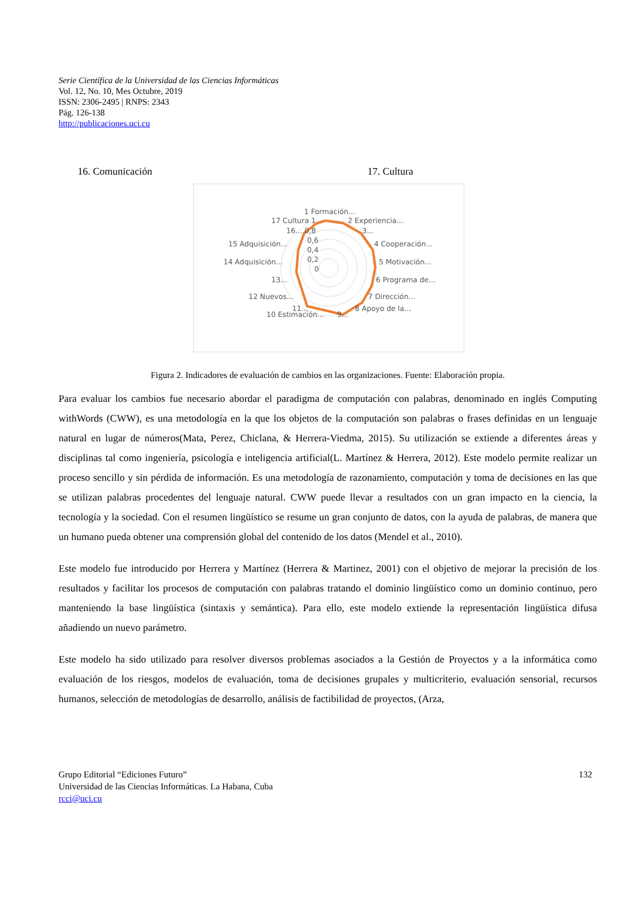Serie Científica de la Universidad de las Ciencias Informáticas
Vol. 12, No. 10, Mes Octubre, 2019
ISSN: 2306-2495 | RNPS: 2343
Pág. 126-138
http://publicaciones.uci.cu
16. Comunicación 17. Cultura
1 Formación...
17 Cultura 1
2 Experiencia...
16... 0,8
3...
15 Adquisición...
4 Cooperación...
0,6
0,4
0,2
0
14 Adquisición...
5 Motivación...
13...
6 Programa de...
12 Nuevos...
7 Dirección...
11...
8 Apoyo de la...
10 Estimación...
9...
Figura 2. Indicadores de evaluación de cambios en las organizaciones. Fuente: Elaboración propia.
Para evaluar los cambios fue necesario abordar el paradigma de computación con palabras, denominado en inglés Computing withWords (CWW), es una metodología en la que los objetos de la computación son palabras o frases definidas en un lenguaje natural en lugar de números(Mata, Perez, Chiclana, & Herrera-Viedma, 2015). Su utilización se extiende a diferentes áreas y disciplinas tal como ingeniería, psicología e inteligencia artificial(L. Martínez & Herrera, 2012). Este modelo permite realizar un proceso sencillo y sin pérdida de información. Es una metodología de razonamiento, computación y toma de decisiones en las que se utilizan palabras procedentes del lenguaje natural. CWW puede llevar a resultados con un gran impacto en la ciencia, la tecnología y la sociedad. Con el resumen lingüístico se resume un gran conjunto de datos, con la ayuda de palabras, de manera que un humano pueda obtener una comprensión global del contenido de los datos (Mendel et al., 2010).
Este modelo fue introducido por Herrera y Martínez (Herrera & Martinez, 2001) con el objetivo de mejorar la precisión de los resultados y facilitar los procesos de computación con palabras tratando el dominio lingüístico como un dominio continuo, pero manteniendo la base lingüística (sintaxis y semántica). Para ello, este modelo extiende la representación lingüística difusa añadiendo un nuevo parámetro.
Este modelo ha sido utilizado para resolver diversos problemas asociados a la Gestión de Proyectos y a la informática como evaluación de los riesgos, modelos de evaluación, toma de decisiones grupales y multicriterio, evaluación sensorial, recursos humanos, selección de metodologías de desarrollo, análisis de factibilidad de proyectos, (Arza,
Grupo Editorial “Ediciones Futuro”
Universidad de las Ciencias Informáticas. La Habana, Cuba
rcci@uci.cu
132